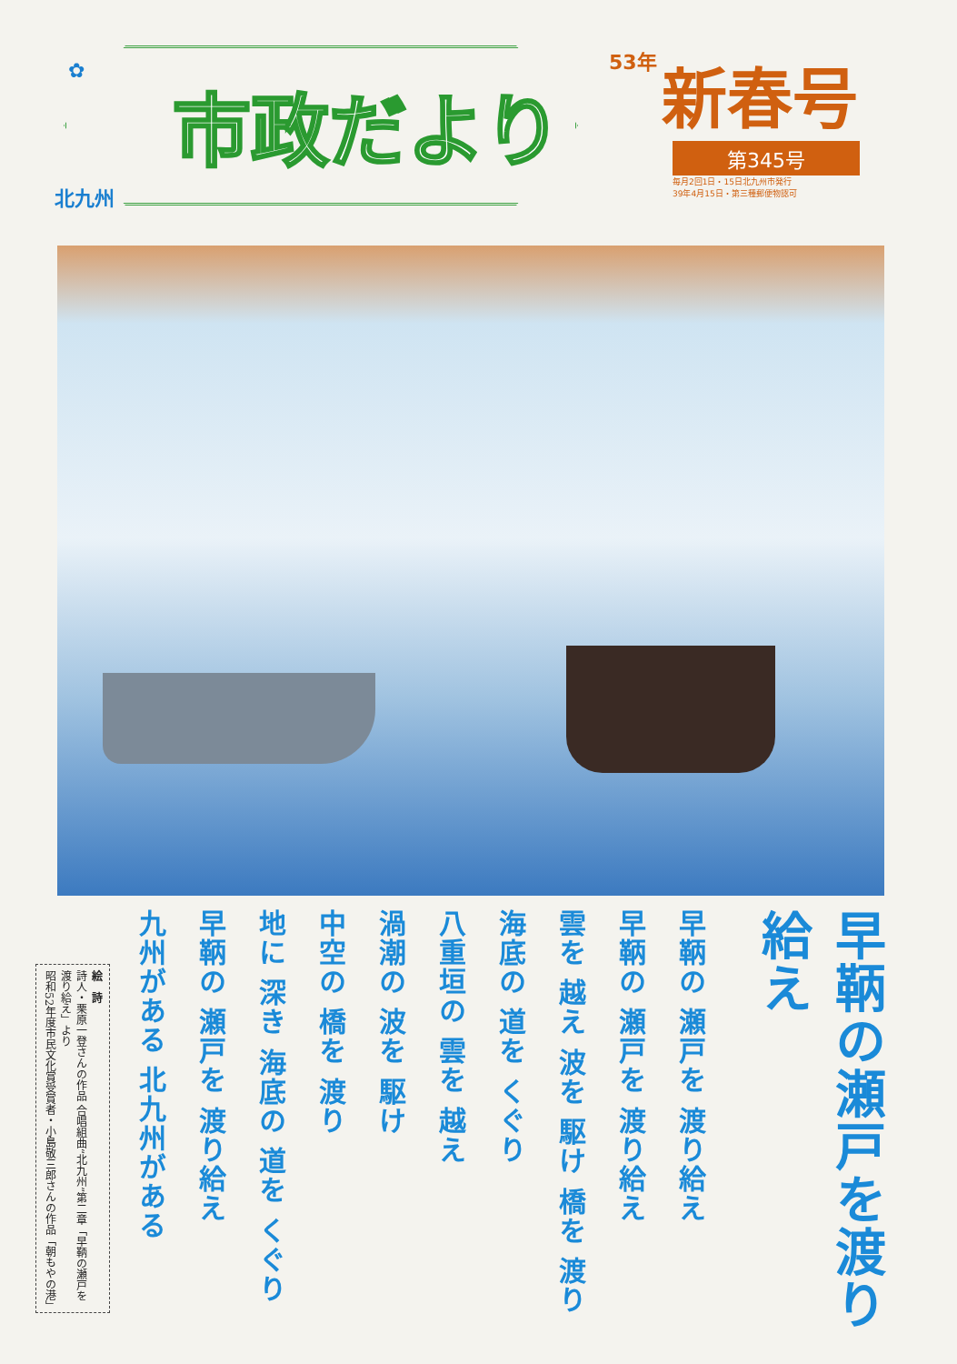✿ 市政だより
北九州
53年 新春号
第345号
毎月2回1日・15日北九州市発行
39年4月15日・第三種郵便物認可
早鞆の瀬戸を渡り給え
早鞆の 瀬戸を 渡り給え
早鞆の 瀬戸を 渡り給え
雲を 越え 波を 駆け 橋を 渡り
海底の 道を くぐり
八重垣の 雲を 越え
渦潮の 波を 駆け
中空の 橋を 渡り
地に 深き 海底の 道を くぐり
早鞆の 瀬戸を 渡り給え
九州がある 北九州がある
絵　詩
詩人・栗原一登さんの作品 合唱組曲“北九州”第二章「早鞆の瀬戸を渡り給え」より
昭和52年度市民文化賞受賞者・小島敬三郎さんの作品「朝もやの港」